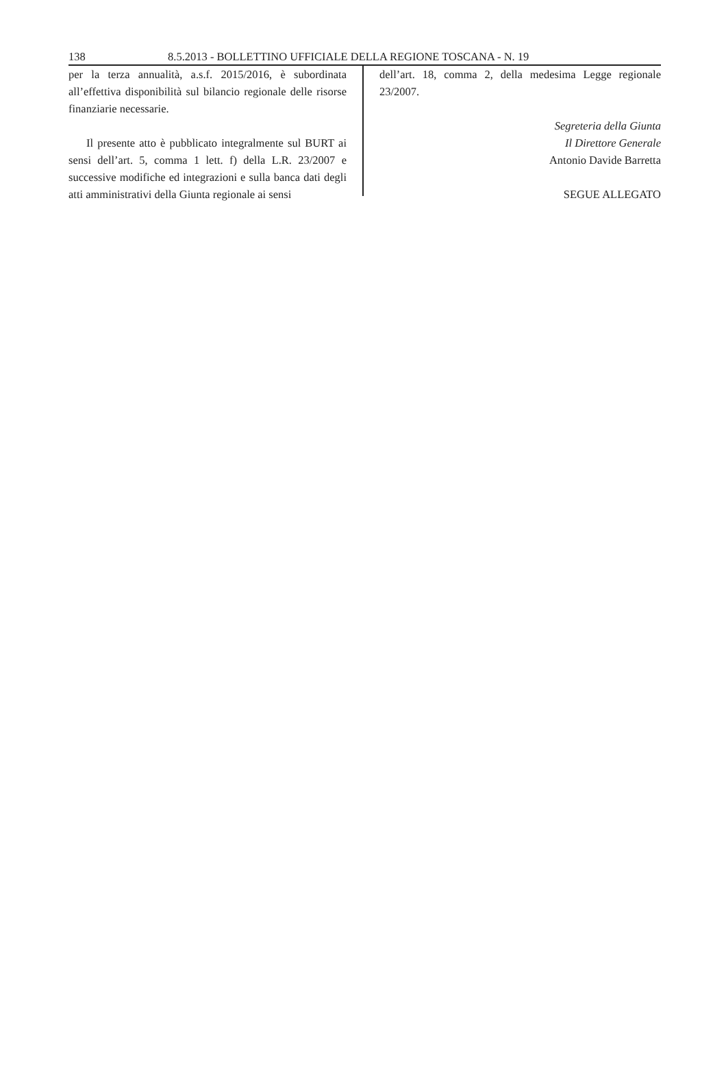138 8.5.2013 - BOLLETTINO UFFICIALE DELLA REGIONE TOSCANA - N. 19
per la terza annualità, a.s.f. 2015/2016, è subordinata all’effettiva disponibilità sul bilancio regionale delle risorse finanziarie necessarie.
Il presente atto è pubblicato integralmente sul BURT ai sensi dell’art. 5, comma 1 lett. f) della L.R. 23/2007 e successive modifiche ed integrazioni e sulla banca dati degli atti amministrativi della Giunta regionale ai sensi
dell’art. 18, comma 2, della medesima Legge regionale 23/2007.
Segreteria della Giunta
Il Direttore Generale
Antonio Davide Barretta
SEGUE ALLEGATO